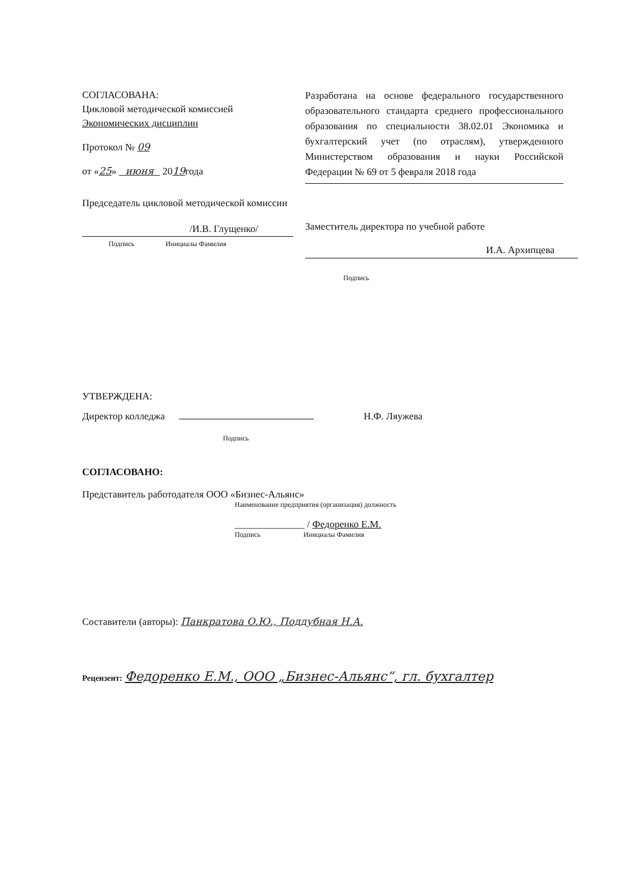СОГЛАСОВАНА:
Цикловой методической комиссией
Экономических дисциплин
Протокол № 09
от «25» июня 2019года
Председатель цикловой методической комиссии
/И.В. Глущенко/
Подпись Инициалы Фамилия
Разработана на основе федерального государственного образовательного стандарта среднего профессионального образования по специальности 38.02.01 Экономика и бухгалтерский учет (по отраслям), утвержденного Министерством образования и науки Российской Федерации № 69 от 5 февраля 2018 года
Заместитель директора по учебной работе
И.А. Архипцева
Подпись
УТВЕРЖДЕНА:
Директор колледжа Н.Ф. Ляужева
Подпись
СОГЛАСОВАНО:
Представитель работодателя ООО «Бизнес-Альянс»
Наименование предприятия (организация) должность
______________ / Федоренко Е.М.
Подпись Инициалы Фамилия
Составители (авторы): Панкратова О.Ю., Поддубная Н.А.
Рецензент: Федоренко Е.М., ООО „Бизнес-Альянс“, гл. бухгалтер